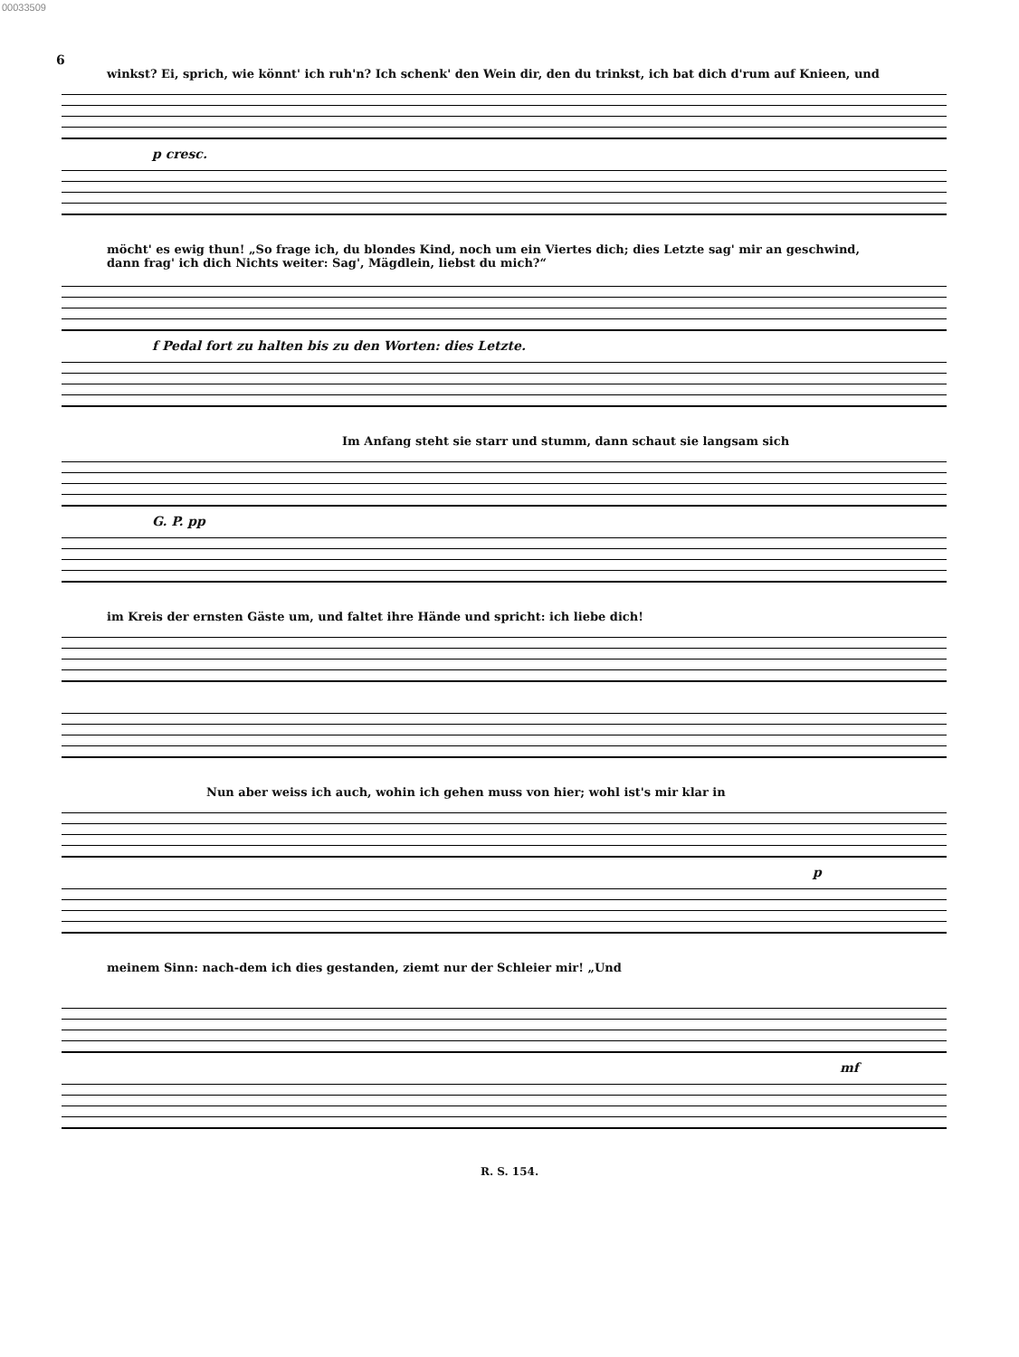00033509
6
winkst? Ei, sprich, wie könnt' ich ruh'n? Ich schenk' den Wein dir, den du trinkst, ich bat dich d'rum auf Knieen, und
p cresc.
möcht' es ewig thun! „So frage ich, du blondes Kind, noch um ein Viertes dich; dies Letzte sag' mir an geschwind,
dann frag' ich dich Nichts weiter: Sag', Mägdlein, liebst du mich?“
f Pedal fort zu halten bis zu den Worten: dies Letzte.
Im Anfang steht sie starr und stumm, dann schaut sie langsam sich
G. P. pp
im Kreis der ernsten Gäste um, und faltet ihre Hände und spricht: ich liebe dich!
Nun aber weiss ich auch, wohin ich gehen muss von hier; wohl ist's mir klar in
p
meinem Sinn: nach-dem ich dies gestanden, ziemt nur der Schleier mir! „Und
mf
R. S. 154.